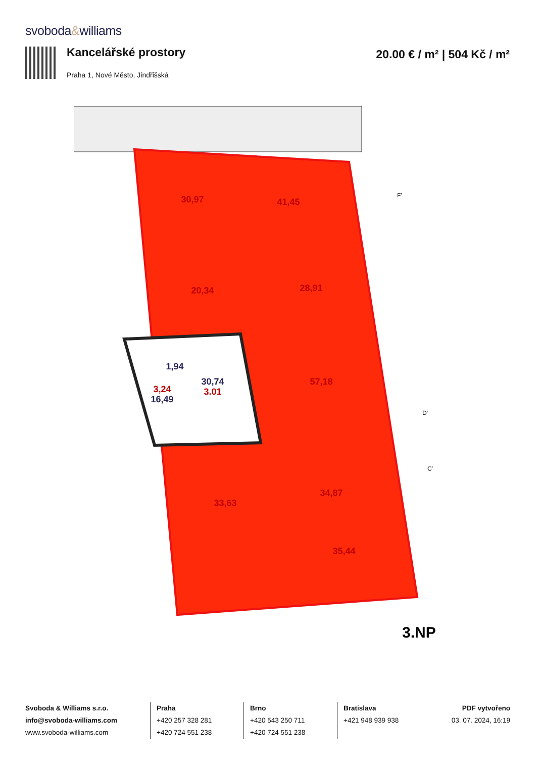svoboda&williams
Kancelářské prostory
Praha 1, Nové Město, Jindřišská
20.00 € / m² | 504 Kč / m²
30,97
41,45
20,34
28,91
57,18
33,63
34,87
35,44
30,74
3.01
1,94
3,24
16,49
3.NP
F'
D'
C'
Svoboda & Williams s.r.o.
info@svoboda-williams.com
www.svoboda-williams.com
Praha
+420 257 328 281
+420 724 551 238
Brno
+420 543 250 711
+420 724 551 238
Bratislava
+421 948 939 938
PDF vytvořeno
03. 07. 2024, 16:19